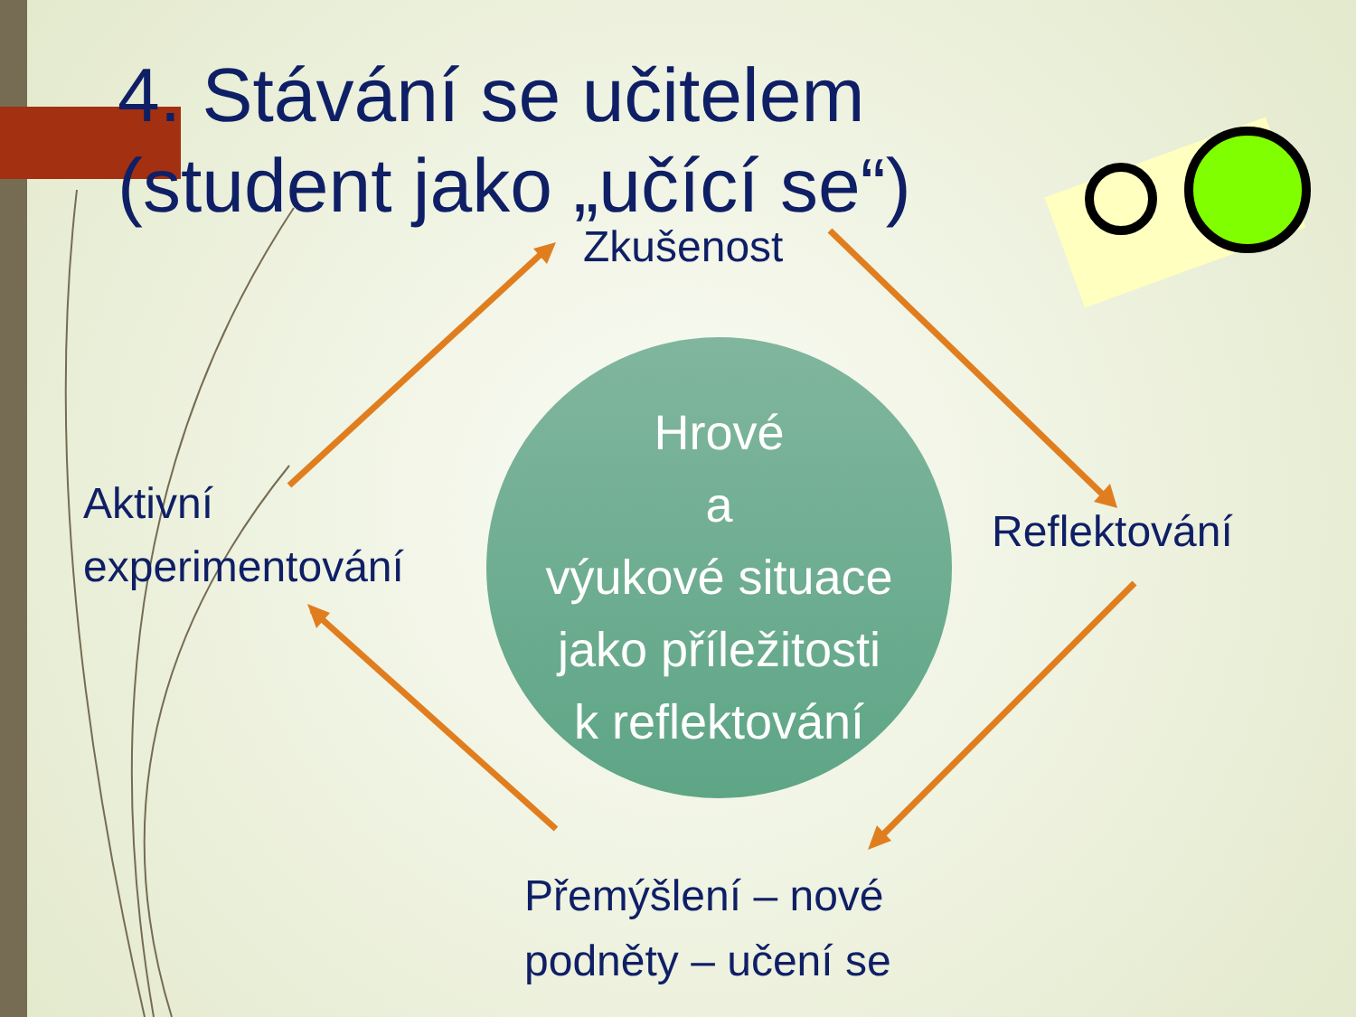4. Stávání se učitelem
(student jako „učící se“)
Zkušenost
Aktivní
experimentování
Reflektování
Přemýšlení – nové
podněty – učení se
Hrové
a
výukové situace
jako příležitosti
k reflektování